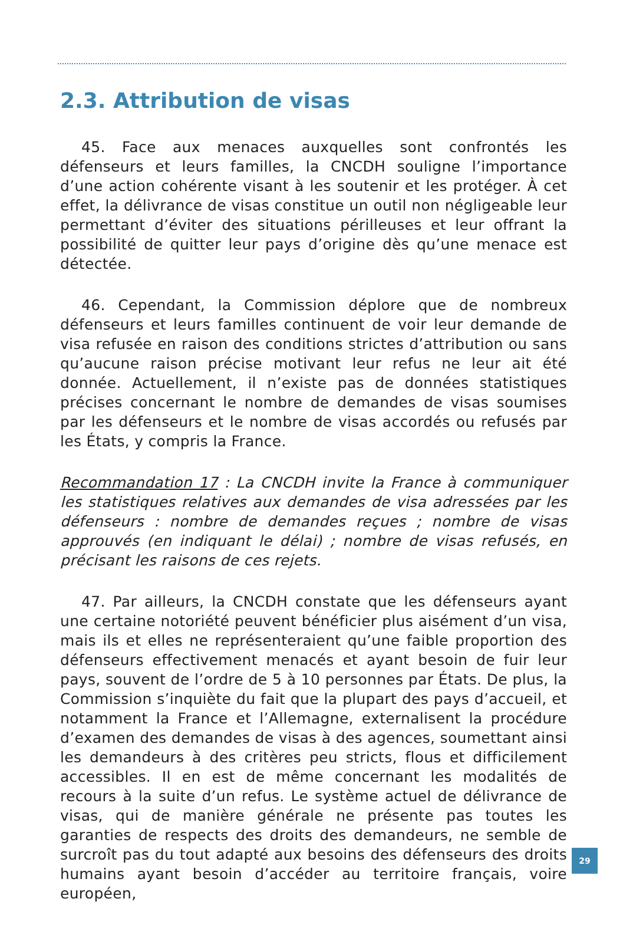2.3. Attribution de visas
45. Face aux menaces auxquelles sont confrontés les défenseurs et leurs familles, la CNCDH souligne l’importance d’une action cohérente visant à les soutenir et les protéger. À cet effet, la délivrance de visas constitue un outil non négligeable leur permettant d’éviter des situations périlleuses et leur offrant la possibilité de quitter leur pays d’origine dès qu’une menace est détectée.
46. Cependant, la Commission déplore que de nombreux défenseurs et leurs familles continuent de voir leur demande de visa refusée en raison des conditions strictes d’attribution ou sans qu’aucune raison précise motivant leur refus ne leur ait été donnée. Actuellement, il n’existe pas de données statistiques précises concernant le nombre de demandes de visas soumises par les défenseurs et le nombre de visas accordés ou refusés par les États, y compris la France.
Recommandation 17 : La CNCDH invite la France à communiquer les statistiques relatives aux demandes de visa adressées par les défenseurs : nombre de demandes reçues ; nombre de visas approuvés (en indiquant le délai) ; nombre de visas refusés, en précisant les raisons de ces rejets.
47. Par ailleurs, la CNCDH constate que les défenseurs ayant une certaine notoriété peuvent bénéficier plus aisément d’un visa, mais ils et elles ne représenteraient qu’une faible proportion des défenseurs effectivement menacés et ayant besoin de fuir leur pays, souvent de l’ordre de 5 à 10 personnes par États. De plus, la Commission s’inquiète du fait que la plupart des pays d’accueil, et notamment la France et l’Allemagne, externalisent la procédure d’examen des demandes de visas à des agences, soumettant ainsi les demandeurs à des critères peu stricts, flous et difficilement accessibles. Il en est de même concernant les modalités de recours à la suite d’un refus. Le système actuel de délivrance de visas, qui de manière générale ne présente pas toutes les garanties de respects des droits des demandeurs, ne semble de surcroît pas du tout adapté aux besoins des défenseurs des droits humains ayant besoin d’accéder au territoire français, voire européen,
29